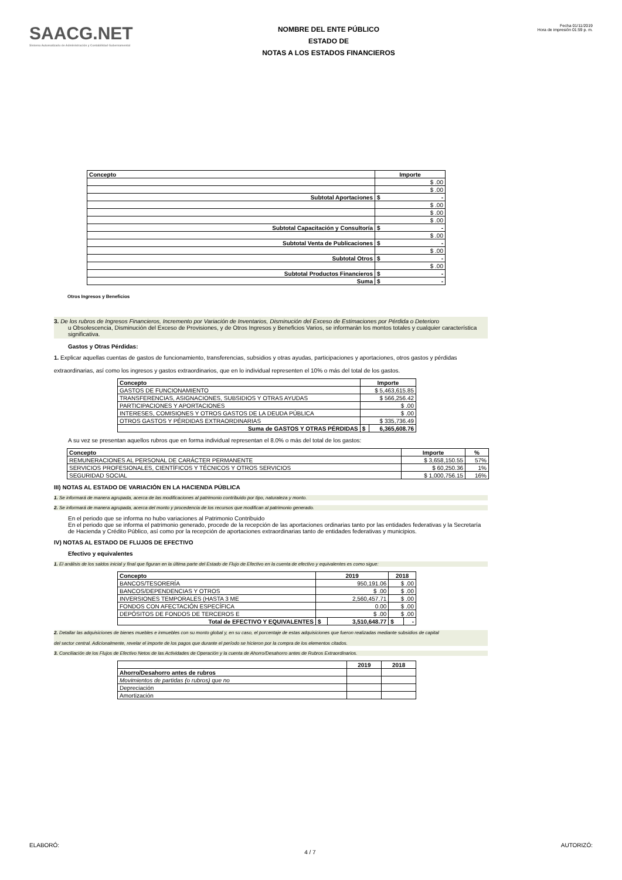SAACG.NET
Sistema Automatizado de Administración y Contabilidad Gubernamental
NOMBRE DEL ENTE PÚBLICO
ESTADO DE
NOTAS A LOS ESTADOS FINANCIEROS
Fecha 01/11/2019
Hora de impresión 01:59 p. m.
| Concepto | Importe |
| --- | --- |
| | $ .00 |
| | $ .00 |
| Subtotal Aportaciones | $ - |
| | $ .00 |
| | $ .00 |
| | $ .00 |
| Subtotal Capacitación y Consultoría | $ - |
| | $ .00 |
| Subtotal Venta de Publicaciones | $ - |
| | $ .00 |
| Subtotal Otros | $ - |
| | $ .00 |
| Subtotal Productos Financieros | $ - |
| Suma | $ - |
Otros Ingresos y Beneficios
3. De los rubros de Ingresos Financieros, Incremento por Variación de Inventarios, Disminución del Exceso de Estimaciones por Pérdida o Deterioro
u Obsolescencia, Disminución del Exceso de Provisiones, y de Otros Ingresos y Beneficios Varios, se informarán los montos totales y cualquier característica significativa.
Gastos y Otras Pérdidas:
1. Explicar aquellas cuentas de gastos de funcionamiento, transferencias, subsidios y otras ayudas, participaciones y aportaciones, otros gastos y pérdidas
extraordinarias, así como los ingresos y gastos extraordinarios, que en lo individual representen el 10% o más del total de los gastos.
| Concepto | Importe | |
| --- | --- | --- |
| GASTOS DE FUNCIONAMIENTO | $ 5,463,615.85 | |
| TRANSFERENCIAS, ASIGNACIONES, SUBSIDIOS Y OTRAS AYUDAS | $ 566,256.42 | |
| PARTICIPACIONES Y APORTACIONES | $ .00 | |
| INTERESES, COMISIONES Y OTROS GASTOS DE LA DEUDA PÚBLICA | $ .00 | |
| OTROS GASTOS Y PÉRDIDAS EXTRAORDINARIAS | $ 335,736.49 | |
| Suma de GASTOS Y OTRAS PÉRDIDAS | $ | 6,365,608.76 |
A su vez se presentan aquellos rubros que en forma individual representan el 8.0% o más del total de los gastos:
| Concepto | Importe | % |
| --- | --- | --- |
| REMUNERACIONES AL PERSONAL DE CARÁCTER PERMANENTE | $ 3,658,150.55 | 57% |
| SERVICIOS PROFESIONALES, CIENTÍFICOS Y TÉCNICOS Y OTROS SERVICIOS | $ 60,250.36 | 1% |
| SEGURIDAD SOCIAL | $ 1,000,756.15 | 16% |
III) NOTAS AL ESTADO DE VARIACIÓN EN LA HACIENDA PÚBLICA
1. Se informará de manera agrupada, acerca de las modificaciones al patrimonio contribuido por tipo, naturaleza y monto.
2. Se informará de manera agrupada, acerca del monto y procedencia de los recursos que modifican al patrimonio generado.
En el periodo que se informa no hubo variaciones al Patrimonio Contribuido
En el periodo que se informa el patrimonio generado, procede de la recepción de las aportaciones ordinarias tanto por las entidades federativas y la Secretaría de Hacienda y Crédito Público, así como por la recepción de aportaciones extraordinarias tanto de entidades federativas y municipios.
IV) NOTAS AL ESTADO DE FLUJOS DE EFECTIVO
Efectivo y equivalentes
1. El análisis de los saldos inicial y final que figuran en la última parte del Estado de Flujo de Efectivo en la cuenta de efectivo y equivalentes es como sigue:
| Concepto | 2019 | | 2018 | |
| --- | --- | --- | --- | --- |
| BANCOS/TESORERÍA | 950,191.06 | | $ .00 | |
| BANCOS/DEPENDENCIAS Y OTROS | $ .00 | | $ .00 | |
| INVERSIONES TEMPORALES (HASTA 3 ME | 2,560,457.71 | | $ .00 | |
| FONDOS CON AFECTACIÓN ESPECÍFICA | 0.00 | | $ .00 | |
| DEPÓSITOS DE FONDOS DE TERCEROS E | $ .00 | | $ .00 | |
| Total de EFECTIVO Y EQUIVALENTES | $ | 3,510,648.77 | $ | - |
2. Detallar las adquisiciones de bienes muebles e inmuebles con su monto global y, en su caso, el porcentaje de estas adquisiciones que fueron realizadas mediante subsidios de capital
del sector central. Adicionalmente, revelar el importe de los pagos que durante el período se hicieron por la compra de los elementos citados.
3. Conciliación de los Flujos de Efectivo Netos de las Actividades de Operación y la cuenta de Ahorro/Desahorro antes de Rubros Extraordinarios.
| | 2019 | 2018 |
| --- | --- | --- |
| Ahorro/Desahorro antes de rubros | | |
| Movimientos de partidas (o rubros) que no | | |
| Depreciación | | |
| Amortización | | |
ELABORÓ: 4 / 7 AUTORIZÓ: